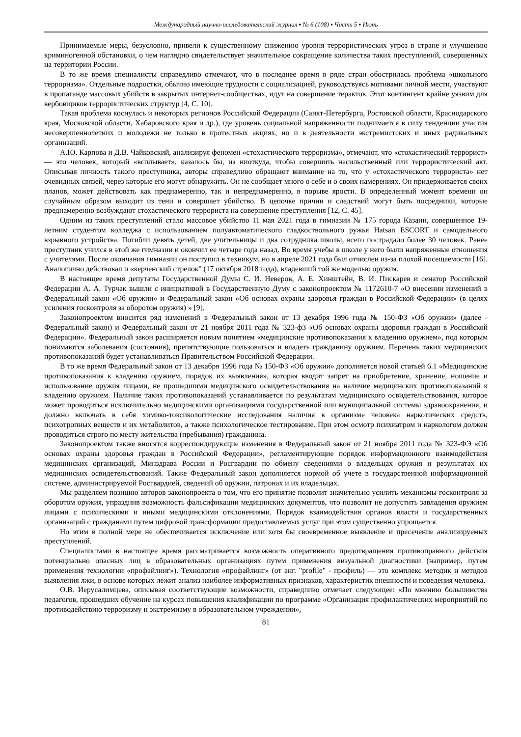Международный научно-исследовательский журнал ▪ № 6 (108) ▪ Часть 5 ▪ Июнь
Принимаемые меры, безусловно, привели к существенному снижению уровня террористических угроз в стране и улучшению криминогенной обстановки, о чем наглядно свидетельствует значительное сокращение количества таких преступлений, совершенных на территории России.
В то же время специалисты справедливо отмечают, что в последнее время в ряде стран обострилась проблема «школьного терроризма». Отдельные подростки, обычно имеющие трудности с социализацией, руководствуясь мотивами личной мести, участвуют в пропаганде массовых убийств в закрытых интернет-сообществах, идут на совершение терактов. Этот контингент крайне уязвим для вербовщиков террористических структур [4, С. 10].
Такая проблема коснулась и некоторых регионов Российской Федерации (Санкт-Петербурга, Ростовской области, Краснодарского края, Московской области, Хабаровского края и др.), где уровень социальной напряженности поднимается в силу тенденции участия несовершеннолетних и молодежи не только в протестных акциях, но и в деятельности экстремистских и иных радикальных организаций.
А.Ю. Карпова и Д.В. Чайковский, анализируя феномен «стохастического терроризма», отмечают, что «стохастический террорист» — это человек, который «всплывает», казалось бы, из ниоткуда, чтобы совершить насильственный или террористический акт. Описывая личность такого преступника, авторы справедливо обращают внимание на то, что у «стохастического террориста» нет очевидных связей, через которые его могут обнаружить. Он не сообщает много о себе и о своих намерениях. Он придерживается своих планов, может действовать как преднамеренно, так и непреднамеренно, в порыве ярости. В определенный момент времени он случайным образом выходит из тени и совершает убийство. В цепочке причин и следствий могут быть посредники, которые преднамеренно возбуждают стохастического террориста на совершение преступления [12, С. 45].
Одним из таких преступлений стало массовое убийство 11 мая 2021 года в гимназии № 175 города Казани, совершенное 19-летним студентом колледжа с использованием полуавтоматического гладкоствольного ружья Hatsan ESCORT и самодельного взрывного устройства. Погибли девять детей, две учительницы и два сотрудника школы, всего пострадало более 30 человек. Ранее преступник учился в этой же гимназии и окончил ее четыре года назад. Во время учебы в школе у него были напряженные отношения с учителями. После окончания гимназии он поступил в техникум, но в апреле 2021 года был отчислен из-за плохой посещаемости [16]. Аналогично действовал и «керченский стрелок" (17 октября 2018 года), владевший той же моделью оружия.
В настоящее время депутаты Государственной Думы С. И. Неверов, А. Е. Хинштейн, В. И. Пискарев и сенатор Российской Федерации А. А. Турчак вышли с инициативой в Государственную Думу с законопроектом № 1172610-7 «О внесении изменений в Федеральный закон «Об оружии» и Федеральный закон «Об основах охраны здоровья граждан в Российской Федерации» (в целях усиления госконтроля за оборотом оружия) » [9].
Законопроектом вносится ряд изменений в Федеральный закон от 13 декабря 1996 года № 150-ФЗ «Об оружии» (далее - Федеральный закон) и Федеральный закон от 21 ноября 2011 года № 323-ф3 «Об основах охраны здоровья граждан в Российской Федерации». Федеральный закон расширяется новым понятием «медицинские противопоказания к владению оружием», под которым понимаются заболевания (состояния), препятствующие пользоваться и владеть гражданину оружием. Перечень таких медицинских противопоказаний будет устанавливаться Правительством Российской Федерации.
В то же время Федеральный закон от 13 декабря 1996 года № 150-ФЗ «Об оружии» дополняется новой статьей 6.1 «Медицинские противопоказания к владению оружием, порядок их выявления», которая вводит запрет на приобретение, хранение, ношение и использование оружия лицами, не прошедшими медицинского освидетельствования на наличие медицинских противопоказаний к владению оружием. Наличие таких противопоказаний устанавливается по результатам медицинского освидетельствования, которое может проводиться исключительно медицинскими организациями государственной или муниципальной системы здравоохранения, и должно включать в себя химико-токсикологические исследования наличия в организме человека наркотических средств, психотропных веществ и их метаболитов, а также психологическое тестирование. При этом осмотр психиатром и наркологом должен проводиться строго по месту жительства (пребывания) гражданина.
Законопроектом также вносятся корреспондирующие изменения в Федеральный закон от 21 ноября 2011 года № 323-ФЭ «Об основах охраны здоровья граждан в Российской Федерации», регламентирующие порядок информационного взаимодействия медицинских организаций, Минздрава России и Росгвардии по обмену сведениями о владельцах оружия и результатах их медицинских освидетельствований. Также Федеральный закон дополняется нормой об учете в государственной информационной системе, администрируемой Росгвардией, сведений об оружии, патронах и их владельцах.
Мы разделяем позицию авторов законопроекта о том, что его принятие позволит значительно усилить механизмы госконтроля за оборотом оружия, упразднив возможность фальсификации медицинских документов, что позволит не допустить завладения оружием лицами с психическими и иными медицинскими отклонениями. Порядок взаимодействия органов власти и государственных организаций с гражданами путем цифровой трансформации предоставляемых услуг при этом существенно упрощается.
Но этим в полной мере не обеспечивается исключение или хотя бы своевременное выявление и пресечение анализируемых преступлений.
Специалистами в настоящее время рассматривается возможность оперативного предотвращения противоправного действия потенциально опасных лиц в образовательных организациях путем применения визуальной диагностики (например, путем применения технологии «профайлинг»). Технология «профайлинг» (от анг. "profile" - профиль) — это комплекс методик и методов выявления лжи, в основе которых лежит анализ наиболее информативных признаков, характеристик внешности и поведения человека.
О.В. Иерусалимцева, описывая соответствующие возможности, справедливо отмечает следующее: «По мнению большинства педагогов, прошедших обучение на курсах повышения квалификации по программе «Организация профилактических мероприятий по противодействию терроризму и экстремизму в образовательном учреждении»,
81